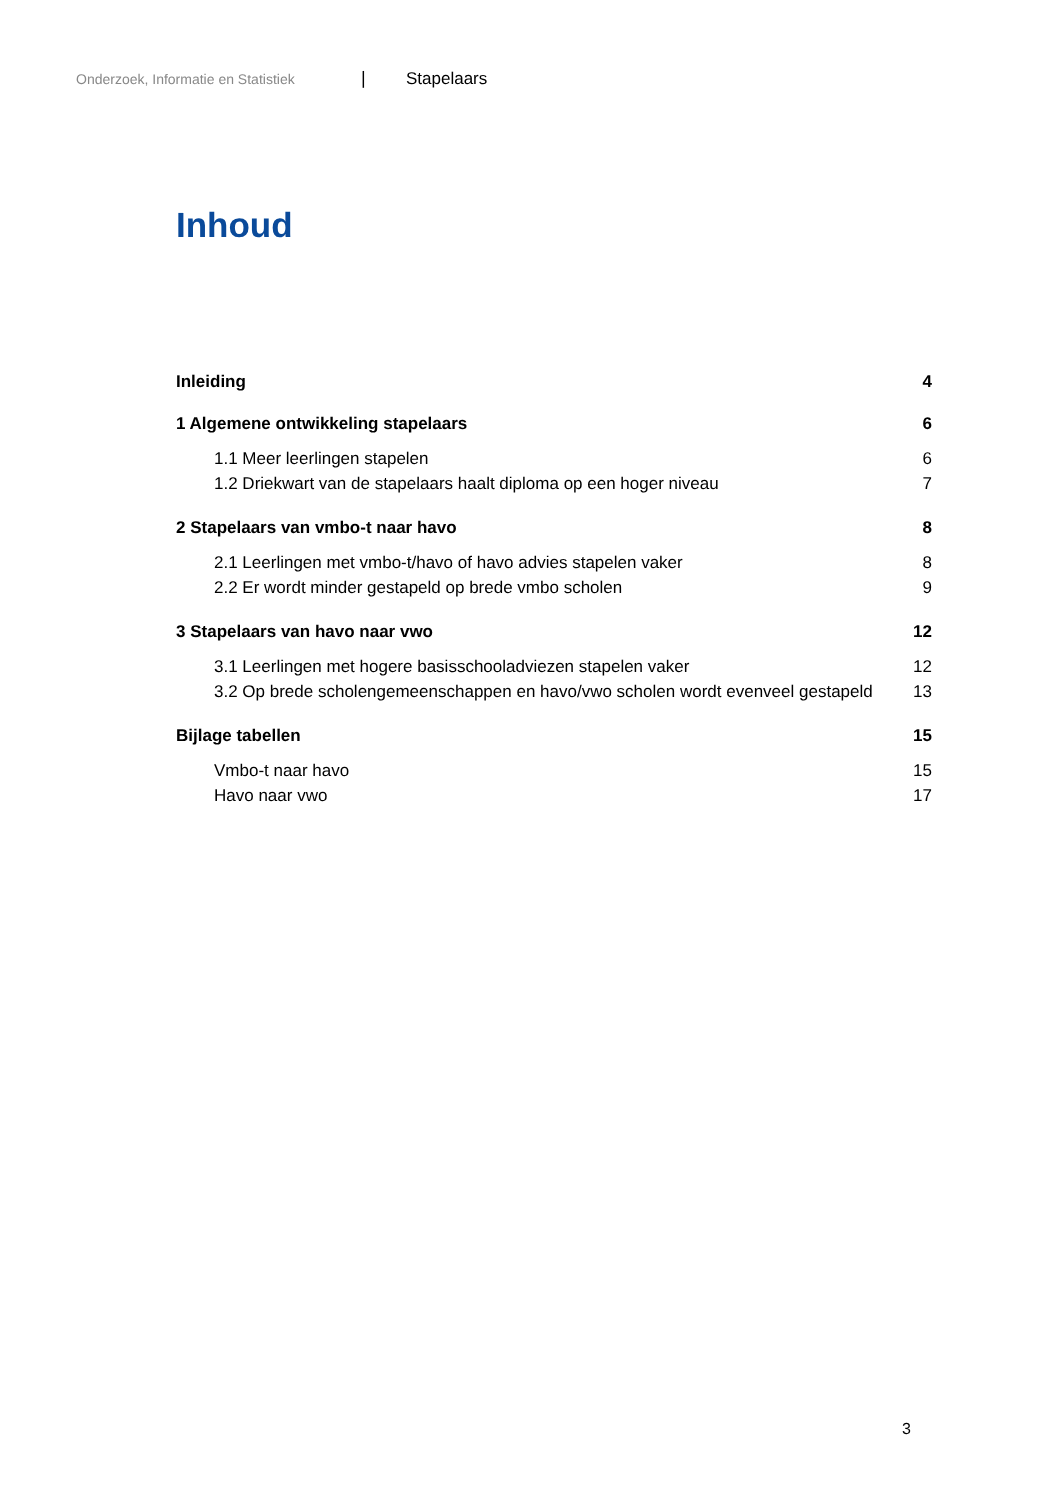Onderzoek, Informatie en Statistiek | Stapelaars
Inhoud
Inleiding 4
1 Algemene ontwikkeling stapelaars 6
1.1 Meer leerlingen stapelen 6
1.2 Driekwart van de stapelaars haalt diploma op een hoger niveau 7
2 Stapelaars van vmbo-t naar havo 8
2.1 Leerlingen met vmbo-t/havo of havo advies stapelen vaker 8
2.2 Er wordt minder gestapeld op brede vmbo scholen 9
3 Stapelaars van havo naar vwo 12
3.1 Leerlingen met hogere basisschooladviezen stapelen vaker 12
3.2 Op brede scholengemeenschappen en havo/vwo scholen wordt evenveel gestapeld 13
Bijlage tabellen 15
Vmbo-t naar havo 15
Havo naar vwo 17
3